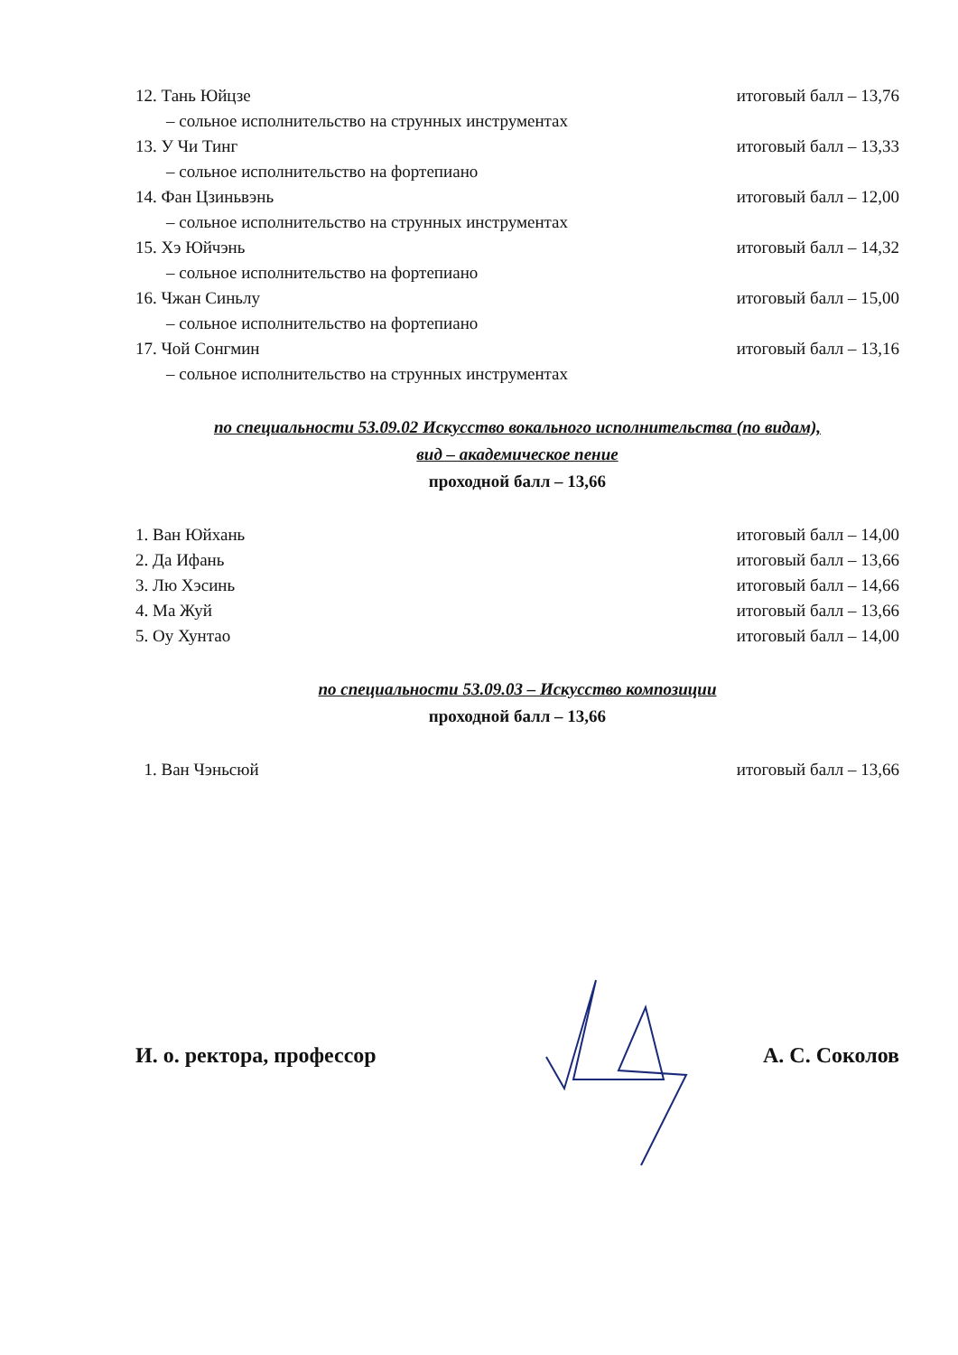12. Тань Юйцзе итоговый балл – 13,76
– сольное исполнительство на струнных инструментах
13. У Чи Тинг итоговый балл – 13,33
– сольное исполнительство на фортепиано
14. Фан Цзиньвэнь итоговый балл – 12,00
– сольное исполнительство на струнных инструментах
15. Хэ Юйчэнь итоговый балл – 14,32
– сольное исполнительство на фортепиано
16. Чжан Синьлу итоговый балл – 15,00
– сольное исполнительство на фортепиано
17. Чой Сонгмин итоговый балл – 13,16
– сольное исполнительство на струнных инструментах
по специальности 53.09.02 Искусство вокального исполнительства (по видам),
вид – академическое пение
проходной балл – 13,66
1. Ван Юйхань итоговый балл – 14,00
2. Да Ифань итоговый балл – 13,66
3. Лю Хэсинь итоговый балл – 14,66
4. Ма Жуй итоговый балл – 13,66
5. Оу Хунтао итоговый балл – 14,00
по специальности 53.09.03 – Искусство композиции
проходной балл – 13,66
1. Ван Чэньсюй итоговый балл – 13,66
И. о. ректора, профессор А. С. Соколов